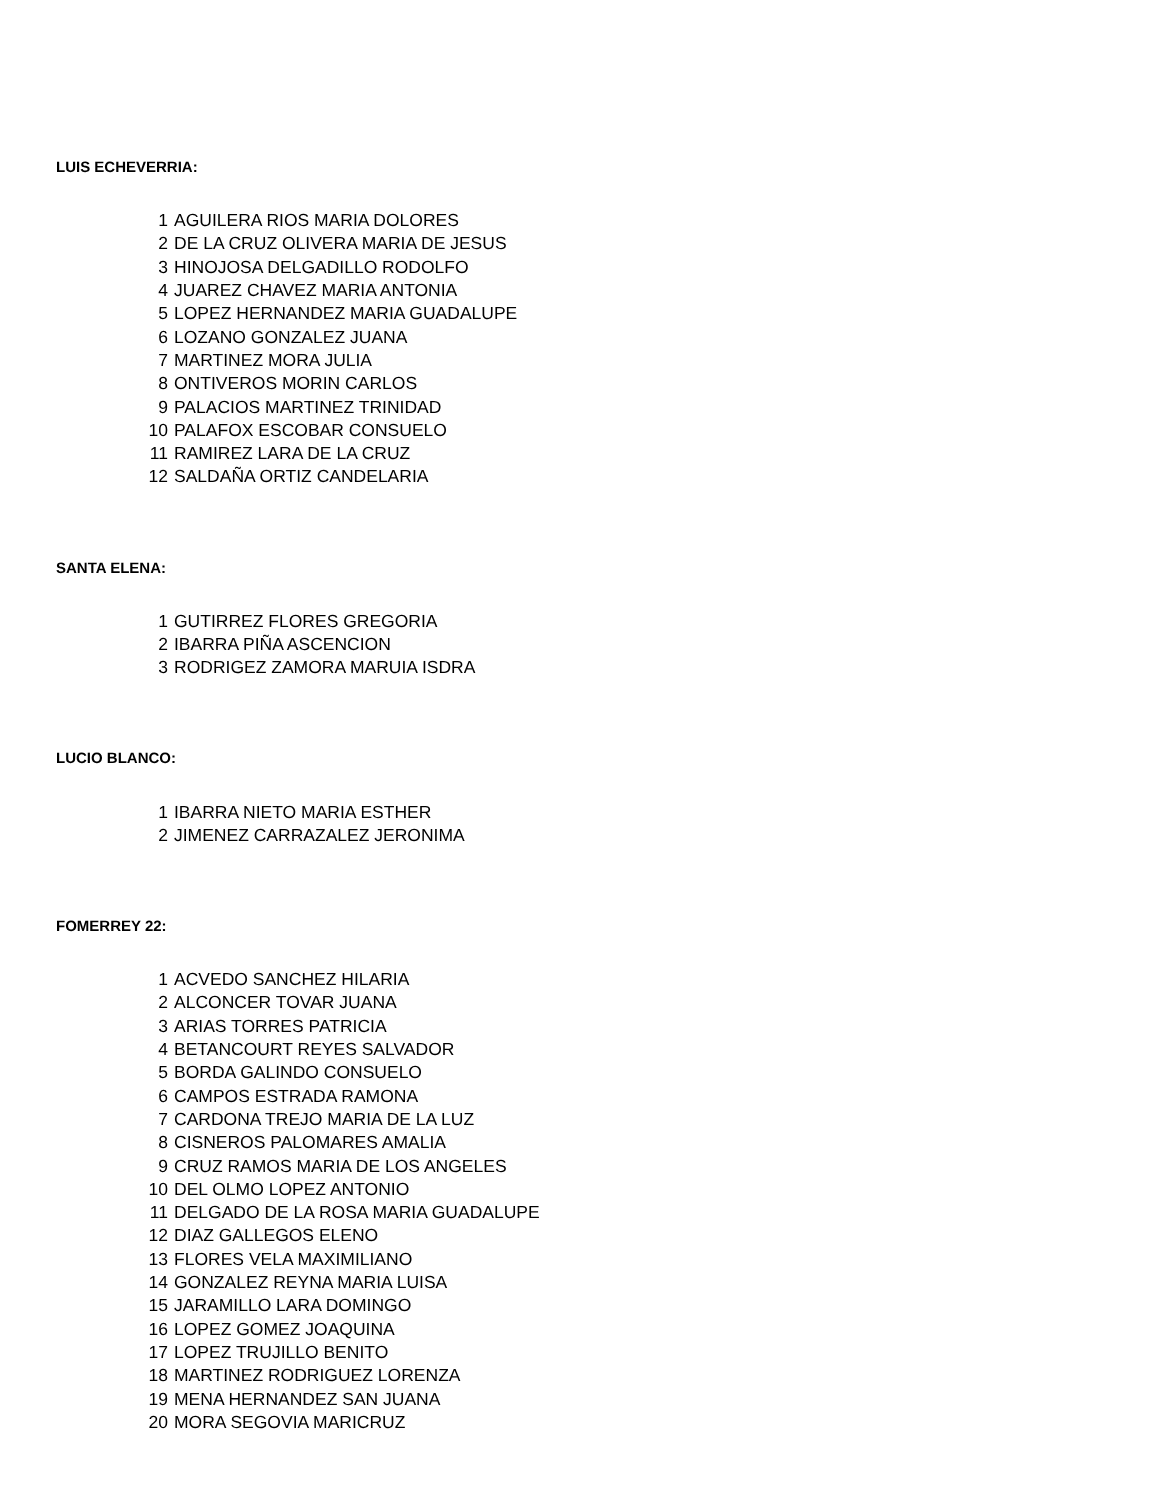LUIS ECHEVERRIA:
| 1 | AGUILERA RIOS MARIA DOLORES |
| 2 | DE LA CRUZ OLIVERA MARIA DE JESUS |
| 3 | HINOJOSA DELGADILLO RODOLFO |
| 4 | JUAREZ CHAVEZ MARIA ANTONIA |
| 5 | LOPEZ HERNANDEZ MARIA GUADALUPE |
| 6 | LOZANO GONZALEZ JUANA |
| 7 | MARTINEZ MORA JULIA |
| 8 | ONTIVEROS MORIN CARLOS |
| 9 | PALACIOS MARTINEZ TRINIDAD |
| 10 | PALAFOX ESCOBAR CONSUELO |
| 11 | RAMIREZ LARA DE LA CRUZ |
| 12 | SALDAÑA ORTIZ CANDELARIA |
SANTA ELENA:
| 1 | GUTIRREZ FLORES GREGORIA |
| 2 | IBARRA PIÑA ASCENCION |
| 3 | RODRIGEZ ZAMORA MARUIA ISDRA |
LUCIO BLANCO:
| 1 | IBARRA NIETO MARIA ESTHER |
| 2 | JIMENEZ CARRAZALEZ JERONIMA |
FOMERREY 22:
| 1 | ACVEDO SANCHEZ HILARIA |
| 2 | ALCONCER TOVAR JUANA |
| 3 | ARIAS TORRES PATRICIA |
| 4 | BETANCOURT REYES SALVADOR |
| 5 | BORDA GALINDO CONSUELO |
| 6 | CAMPOS ESTRADA RAMONA |
| 7 | CARDONA TREJO MARIA DE LA LUZ |
| 8 | CISNEROS PALOMARES AMALIA |
| 9 | CRUZ RAMOS MARIA DE LOS ANGELES |
| 10 | DEL OLMO LOPEZ ANTONIO |
| 11 | DELGADO DE LA ROSA MARIA GUADALUPE |
| 12 | DIAZ GALLEGOS ELENO |
| 13 | FLORES VELA MAXIMILIANO |
| 14 | GONZALEZ REYNA MARIA LUISA |
| 15 | JARAMILLO LARA DOMINGO |
| 16 | LOPEZ GOMEZ JOAQUINA |
| 17 | LOPEZ TRUJILLO BENITO |
| 18 | MARTINEZ RODRIGUEZ LORENZA |
| 19 | MENA HERNANDEZ SAN JUANA |
| 20 | MORA SEGOVIA MARICRUZ |